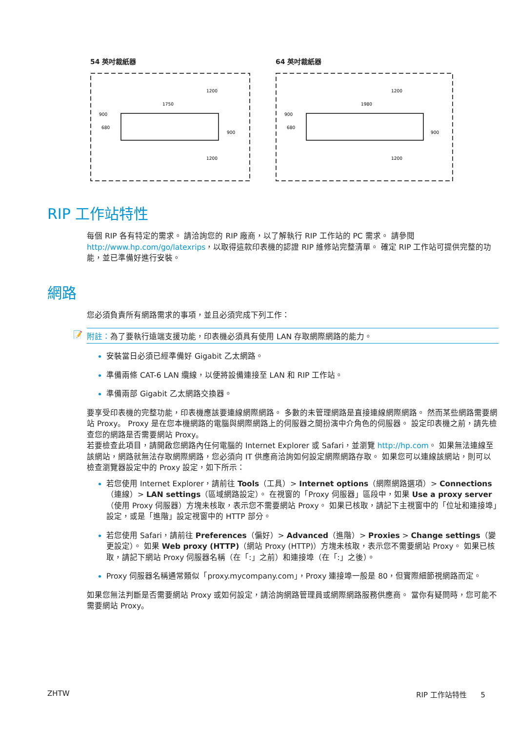54 英吋裁紙器
1200
1750
900
680
900
1200
64 英吋裁紙器
1200
1980
900
680
900
1200
RIP 工作站特性
每個 RIP 各有特定的需求。 請洽詢您的 RIP 廠商，以了解執行 RIP 工作站的 PC 需求。 請參閱 http://www.hp.com/go/latexrips，以取得這款印表機的認證 RIP 維修站完整清單。 確定 RIP 工作站可提供完整的功能，並已準備好進行安裝。
網路
您必須負責所有網路需求的事項，並且必須完成下列工作：
📝 附註：為了要執行遠端支援功能，印表機必須具有使用 LAN 存取網際網路的能力。
安裝當日必須已經準備好 Gigabit 乙太網路。
準備兩條 CAT-6 LAN 纜線，以便將設備連接至 LAN 和 RIP 工作站。
準備兩部 Gigabit 乙太網路交換器。
要享受印表機的完整功能，印表機應該要連線網際網路。 多數的未管理網路是直接連線網際網路。 然而某些網路需要網站 Proxy。 Proxy 是在您本機網路的電腦與網際網路上的伺服器之間扮演中介角色的伺服器。 設定印表機之前，請先檢查您的網路是否需要網站 Proxy。
若要檢查此項目，請開啟您網路內任何電腦的 Internet Explorer 或 Safari，並瀏覽 http://hp.com。 如果無法連線至該網站，網路就無法存取網際網路，您必須向 IT 供應商洽詢如何設定網際網路存取。 如果您可以連線該網站，則可以檢查瀏覽器設定中的 Proxy 設定，如下所示：
若您使用 Internet Explorer，請前往 Tools（工具）> Internet options（網際網路選項）> Connections（連線）> LAN settings（區域網路設定）。 在視窗的「Proxy 伺服器」區段中，如果 Use a proxy server（使用 Proxy 伺服器）方塊未核取，表示您不需要網站 Proxy。 如果已核取，請記下主視窗中的「位址和連接埠」設定，或是「進階」設定視窗中的 HTTP 部分。
若您使用 Safari，請前往 Preferences（偏好）> Advanced（進階）> Proxies > Change settings（變更設定）。 如果 Web proxy (HTTP)（網站 Proxy (HTTP)）方塊未核取，表示您不需要網站 Proxy。 如果已核取，請記下網站 Proxy 伺服器名稱（在「:」之前）和連接埠（在「:」之後）。
Proxy 伺服器名稱通常類似「proxy.mycompany.com」，Proxy 連接埠一般是 80，但實際細節視網路而定。
如果您無法判斷是否需要網站 Proxy 或如何設定，請洽詢網路管理員或網際網路服務供應商。 當你有疑問時，您可能不需要網站 Proxy。
ZHTW RIP 工作站特性 5